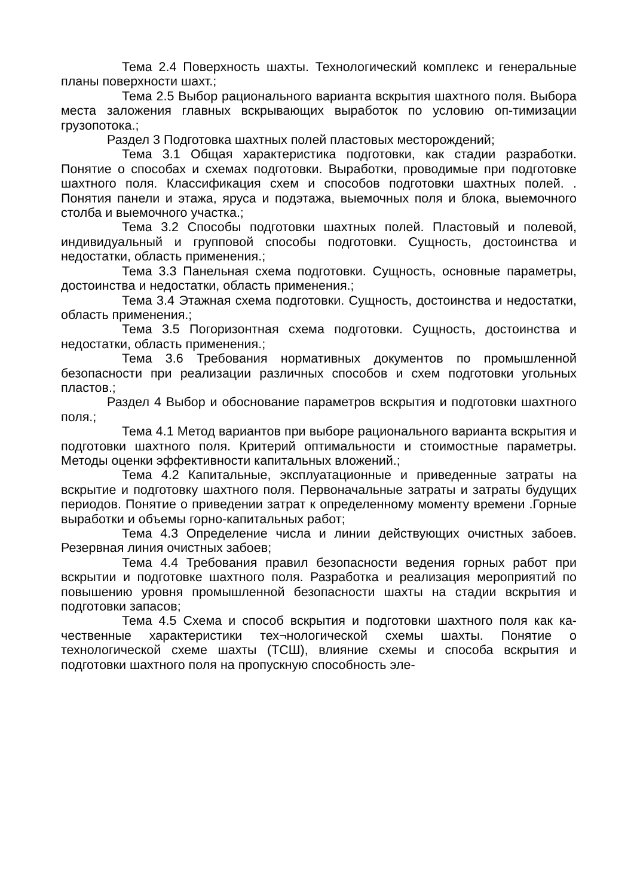Тема 2.4 Поверхность шахты. Технологический комплекс и генеральные планы поверхности шахт.;
Тема 2.5 Выбор рационального варианта вскрытия шахтного поля. Выбора места заложения главных вскрывающих выработок по условию оп-тимизации грузопотока.;
Раздел 3 Подготовка шахтных полей пластовых месторождений;
Тема 3.1 Общая характеристика подготовки, как стадии разработки. Понятие о способах и схемах подготовки. Выработки, проводимые при подготовке шахтного поля. Классификация схем и способов подготовки шахтных полей. . Понятия панели и этажа, яруса и подэтажа, выемочных поля и блока, выемочного столба и выемочного участка.;
Тема 3.2 Способы подготовки шахтных полей. Пластовый и полевой, индивидуальный и групповой способы подготовки. Сущность, достоинства и недостатки, область применения.;
Тема 3.3 Панельная схема подготовки. Сущность, основные параметры, достоинства и недостатки, область применения.;
Тема 3.4 Этажная схема подготовки. Сущность, достоинства и недостатки, область применения.;
Тема 3.5 Погоризонтная схема подготовки. Сущность, достоинства и недостатки, область применения.;
Тема 3.6 Требования нормативных документов по промышленной безопасности при реализации различных способов и схем подготовки угольных пластов.;
Раздел 4 Выбор и обоснование параметров вскрытия и подготовки шахтного поля.;
Тема 4.1 Метод вариантов при выборе рационального варианта вскрытия и подготовки шахтного поля. Критерий оптимальности и стоимостные параметры. Методы оценки эффективности капитальных вложений.;
Тема 4.2 Капитальные, эксплуатационные и приведенные затраты на вскрытие и подготовку шахтного поля. Первоначальные затраты и затраты будущих периодов. Понятие о приведении затрат к определенному моменту времени .Горные выработки и объемы горно-капитальных работ;
Тема 4.3 Определение числа и линии действующих очистных забоев. Резервная линия очистных забоев;
Тема 4.4 Требования правил безопасности ведения горных работ при вскрытии и подготовке шахтного поля. Разработка и реализация мероприятий по повышению уровня промышленной безопасности шахты на стадии вскрытия и подготовки запасов;
Тема 4.5 Схема и способ вскрытия и подготовки шахтного поля как ка-чественные характеристики тех¬нологической схемы шахты. Понятие о технологической схеме шахты (ТСШ), влияние схемы и способа вскрытия и подготовки шахтного поля на пропускную способность эле-